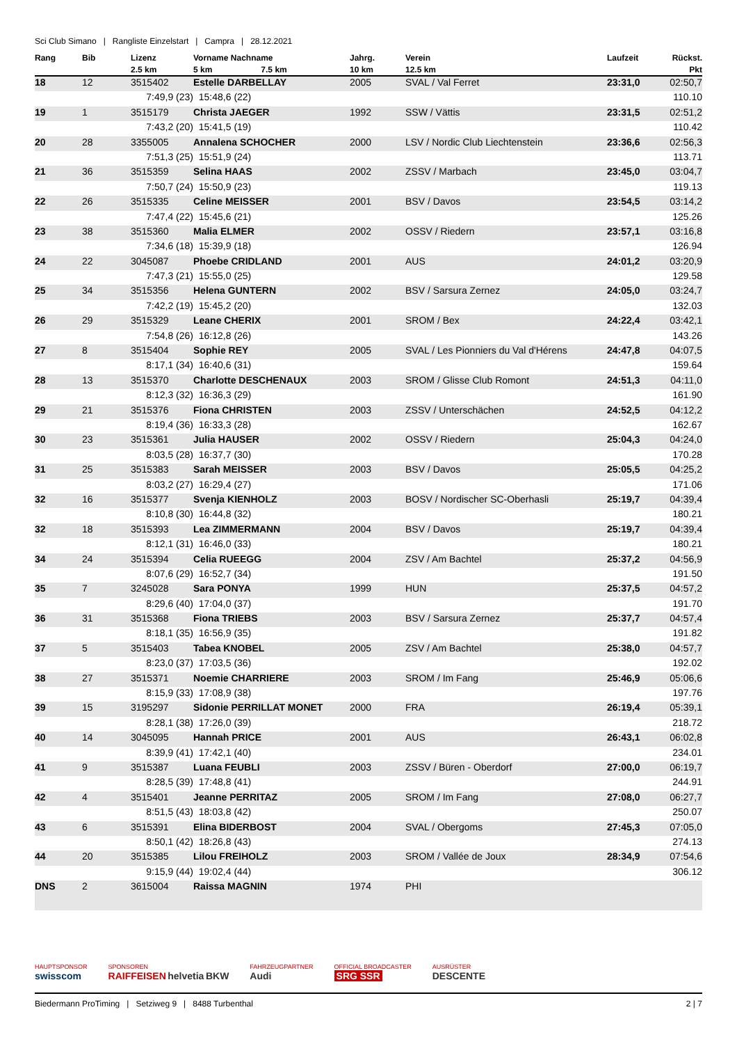Sci Club Simano | Rangliste Einzelstart | Campra | 28.12.2021
| Rang | Bib | Lizenz | Vorname Nachname | Jahrg. | Verein | Laufzeit | Rückst. |
| --- | --- | --- | --- | --- | --- | --- | --- |
| | | 2.5 km | 5 km 7.5 km | 10 km | 12.5 km | | Pkt |
| 18 | 12 | 3515402 | Estelle DARBELLAY | 2005 | SVAL / Val Ferret | 23:31,0 | 02:50,7 |
| | | 7:49,9 (23) | 15:48,6 (22) | | | | 110.10 |
| 19 | 1 | 3515179 | Christa JAEGER | 1992 | SSW / Vättis | 23:31,5 | 02:51,2 |
| | | 7:43,2 (20) | 15:41,5 (19) | | | | 110.42 |
| 20 | 28 | 3355005 | Annalena SCHOCHER | 2000 | LSV / Nordic Club Liechtenstein | 23:36,6 | 02:56,3 |
| | | 7:51,3 (25) | 15:51,9 (24) | | | | 113.71 |
| 21 | 36 | 3515359 | Selina HAAS | 2002 | ZSSV / Marbach | 23:45,0 | 03:04,7 |
| | | 7:50,7 (24) | 15:50,9 (23) | | | | 119.13 |
| 22 | 26 | 3515335 | Celine MEISSER | 2001 | BSV / Davos | 23:54,5 | 03:14,2 |
| | | 7:47,4 (22) | 15:45,6 (21) | | | | 125.26 |
| 23 | 38 | 3515360 | Malia ELMER | 2002 | OSSV / Riedern | 23:57,1 | 03:16,8 |
| | | 7:34,6 (18) | 15:39,9 (18) | | | | 126.94 |
| 24 | 22 | 3045087 | Phoebe CRIDLAND | 2001 | AUS | 24:01,2 | 03:20,9 |
| | | 7:47,3 (21) | 15:55,0 (25) | | | | 129.58 |
| 25 | 34 | 3515356 | Helena GUNTERN | 2002 | BSV / Sarsura Zernez | 24:05,0 | 03:24,7 |
| | | 7:42,2 (19) | 15:45,2 (20) | | | | 132.03 |
| 26 | 29 | 3515329 | Leane CHERIX | 2001 | SROM / Bex | 24:22,4 | 03:42,1 |
| | | 7:54,8 (26) | 16:12,8 (26) | | | | 143.26 |
| 27 | 8 | 3515404 | Sophie REY | 2005 | SVAL / Les Pionniers du Val d'Hérens | 24:47,8 | 04:07,5 |
| | | 8:17,1 (34) | 16:40,6 (31) | | | | 159.64 |
| 28 | 13 | 3515370 | Charlotte DESCHENAUX | 2003 | SROM / Glisse Club Romont | 24:51,3 | 04:11,0 |
| | | 8:12,3 (32) | 16:36,3 (29) | | | | 161.90 |
| 29 | 21 | 3515376 | Fiona CHRISTEN | 2003 | ZSSV / Unterschächen | 24:52,5 | 04:12,2 |
| | | 8:19,4 (36) | 16:33,3 (28) | | | | 162.67 |
| 30 | 23 | 3515361 | Julia HAUSER | 2002 | OSSV / Riedern | 25:04,3 | 04:24,0 |
| | | 8:03,5 (28) | 16:37,7 (30) | | | | 170.28 |
| 31 | 25 | 3515383 | Sarah MEISSER | 2003 | BSV / Davos | 25:05,5 | 04:25,2 |
| | | 8:03,2 (27) | 16:29,4 (27) | | | | 171.06 |
| 32 | 16 | 3515377 | Svenja KIENHOLZ | 2003 | BOSV / Nordischer SC-Oberhasli | 25:19,7 | 04:39,4 |
| | | 8:10,8 (30) | 16:44,8 (32) | | | | 180.21 |
| 32 | 18 | 3515393 | Lea ZIMMERMANN | 2004 | BSV / Davos | 25:19,7 | 04:39,4 |
| | | 8:12,1 (31) | 16:46,0 (33) | | | | 180.21 |
| 34 | 24 | 3515394 | Celia RUEEGG | 2004 | ZSV / Am Bachtel | 25:37,2 | 04:56,9 |
| | | 8:07,6 (29) | 16:52,7 (34) | | | | 191.50 |
| 35 | 7 | 3245028 | Sara PONYA | 1999 | HUN | 25:37,5 | 04:57,2 |
| | | 8:29,6 (40) | 17:04,0 (37) | | | | 191.70 |
| 36 | 31 | 3515368 | Fiona TRIEBS | 2003 | BSV / Sarsura Zernez | 25:37,7 | 04:57,4 |
| | | 8:18,1 (35) | 16:56,9 (35) | | | | 191.82 |
| 37 | 5 | 3515403 | Tabea KNOBEL | 2005 | ZSV / Am Bachtel | 25:38,0 | 04:57,7 |
| | | 8:23,0 (37) | 17:03,5 (36) | | | | 192.02 |
| 38 | 27 | 3515371 | Noemie CHARRIERE | 2003 | SROM / Im Fang | 25:46,9 | 05:06,6 |
| | | 8:15,9 (33) | 17:08,9 (38) | | | | 197.76 |
| 39 | 15 | 3195297 | Sidonie PERRILLAT MONET | 2000 | FRA | 26:19,4 | 05:39,1 |
| | | 8:28,1 (38) | 17:26,0 (39) | | | | 218.72 |
| 40 | 14 | 3045095 | Hannah PRICE | 2001 | AUS | 26:43,1 | 06:02,8 |
| | | 8:39,9 (41) | 17:42,1 (40) | | | | 234.01 |
| 41 | 9 | 3515387 | Luana FEUBLI | 2003 | ZSSV / Büren - Oberdorf | 27:00,0 | 06:19,7 |
| | | 8:28,5 (39) | 17:48,8 (41) | | | | 244.91 |
| 42 | 4 | 3515401 | Jeanne PERRITAZ | 2005 | SROM / Im Fang | 27:08,0 | 06:27,7 |
| | | 8:51,5 (43) | 18:03,8 (42) | | | | 250.07 |
| 43 | 6 | 3515391 | Elina BIDERBOST | 2004 | SVAL / Obergoms | 27:45,3 | 07:05,0 |
| | | 8:50,1 (42) | 18:26,8 (43) | | | | 274.13 |
| 44 | 20 | 3515385 | Lilou FREIHOLZ | 2003 | SROM / Vallée de Joux | 28:34,9 | 07:54,6 |
| | | 9:15,9 (44) | 19:02,4 (44) | | | | 306.12 |
| DNS | 2 | 3615004 | Raissa MAGNIN | 1974 | PHI | | |
HAUPTSPONSOR
swisscom
SPONSOREN
RAIFFEISEN helvetia BKW
FAHRZEUGPARTNER
Audi
OFFICIAL BROADCASTER
SRG SSR
AUSRÜSTER
DESCENTE
Biedermann ProTiming | Setziweg 9 | 8488 Turbenthal
2 | 7